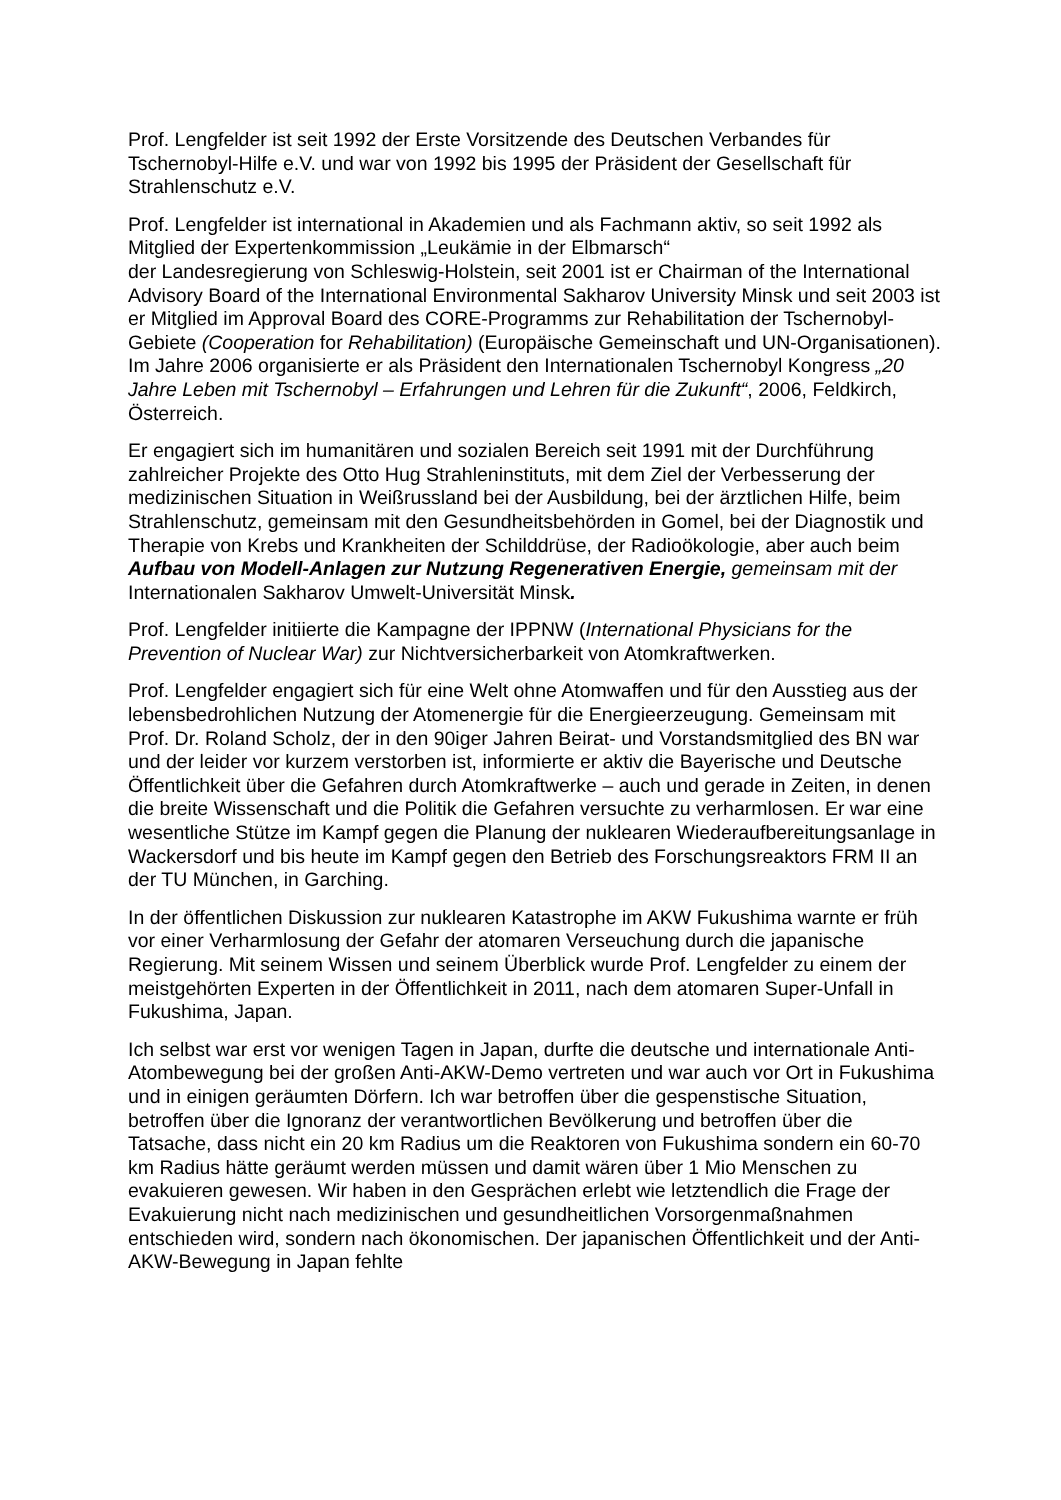Prof. Lengfelder ist seit 1992 der Erste Vorsitzende des Deutschen Verbandes für Tschernobyl-Hilfe e.V. und war von 1992 bis 1995 der Präsident der Gesellschaft für Strahlenschutz e.V.
Prof. Lengfelder ist international in Akademien und als Fachmann aktiv, so seit 1992 als Mitglied der Expertenkommission „Leukämie in der Elbmarsch“
der Landesregierung von Schleswig-Holstein, seit 2001 ist er Chairman of the International Advisory Board of the International Environmental Sakharov University Minsk und seit 2003 ist er Mitglied im Approval Board des CORE-Programms zur Rehabilitation der Tschernobyl-Gebiete (Cooperation for Rehabilitation) (Europäische Gemeinschaft und UN-Organisationen). Im Jahre 2006 organisierte er als Präsident den Internationalen Tschernobyl Kongress „20 Jahre Leben mit Tschernobyl – Erfahrungen und Lehren für die Zukunft“, 2006, Feldkirch, Österreich.
Er engagiert sich im humanitären und sozialen Bereich seit 1991 mit der Durchführung zahlreicher Projekte des Otto Hug Strahleninstituts, mit dem Ziel der Verbesserung der medizinischen Situation in Weißrussland bei der Ausbildung, bei der ärztlichen Hilfe, beim Strahlenschutz, gemeinsam mit den Gesundheitsbehörden in Gomel, bei der Diagnostik und Therapie von Krebs und Krankheiten der Schilddrüse, der Radioökologie, aber auch beim Aufbau von Modell-Anlagen zur Nutzung Regenerativen Energie, gemeinsam mit der Internationalen Sakharov Umwelt-Universität Minsk.
Prof. Lengfelder initiierte die Kampagne der IPPNW (International Physicians for the Prevention of Nuclear War) zur Nichtversicherbarkeit von Atomkraftwerken.
Prof. Lengfelder engagiert sich für eine Welt ohne Atomwaffen und für den Ausstieg aus der lebensbedrohlichen Nutzung der Atomenergie für die Energieerzeugung. Gemeinsam mit Prof. Dr. Roland Scholz, der in den 90iger Jahren Beirat- und Vorstandsmitglied des BN war und der leider vor kurzem verstorben ist, informierte er aktiv die Bayerische und Deutsche Öffentlichkeit über die Gefahren durch Atomkraftwerke – auch und gerade in Zeiten, in denen die breite Wissenschaft und die Politik die Gefahren versuchte zu verharmlosen. Er war eine wesentliche Stütze im Kampf gegen die Planung der nuklearen Wiederaufbereitungsanlage in Wackersdorf und bis heute im Kampf gegen den Betrieb des Forschungsreaktors FRM II an der TU München, in Garching.
In der öffentlichen Diskussion zur nuklearen Katastrophe im AKW Fukushima warnte er früh vor einer Verharmlosung der Gefahr der atomaren Verseuchung durch die japanische Regierung. Mit seinem Wissen und seinem Überblick wurde Prof. Lengfelder zu einem der meistgehörten Experten in der Öffentlichkeit in 2011, nach dem atomaren Super-Unfall in Fukushima, Japan.
Ich selbst war erst vor wenigen Tagen in Japan, durfte die deutsche und internationale Anti-Atombewegung bei der großen Anti-AKW-Demo vertreten und war auch vor Ort in Fukushima und in einigen geräumten Dörfern. Ich war betroffen über die gespenstische Situation, betroffen über die Ignoranz der verantwortlichen Bevölkerung und betroffen über die Tatsache, dass nicht ein 20 km Radius um die Reaktoren von Fukushima sondern ein 60-70 km Radius hätte geräumt werden müssen und damit wären über 1 Mio Menschen zu evakuieren gewesen. Wir haben in den Gesprächen erlebt wie letztendlich die Frage der Evakuierung nicht nach medizinischen und gesundheitlichen Vorsorgenmaßnahmen entschieden wird, sondern nach ökonomischen. Der japanischen Öffentlichkeit und der Anti-AKW-Bewegung in Japan fehlte